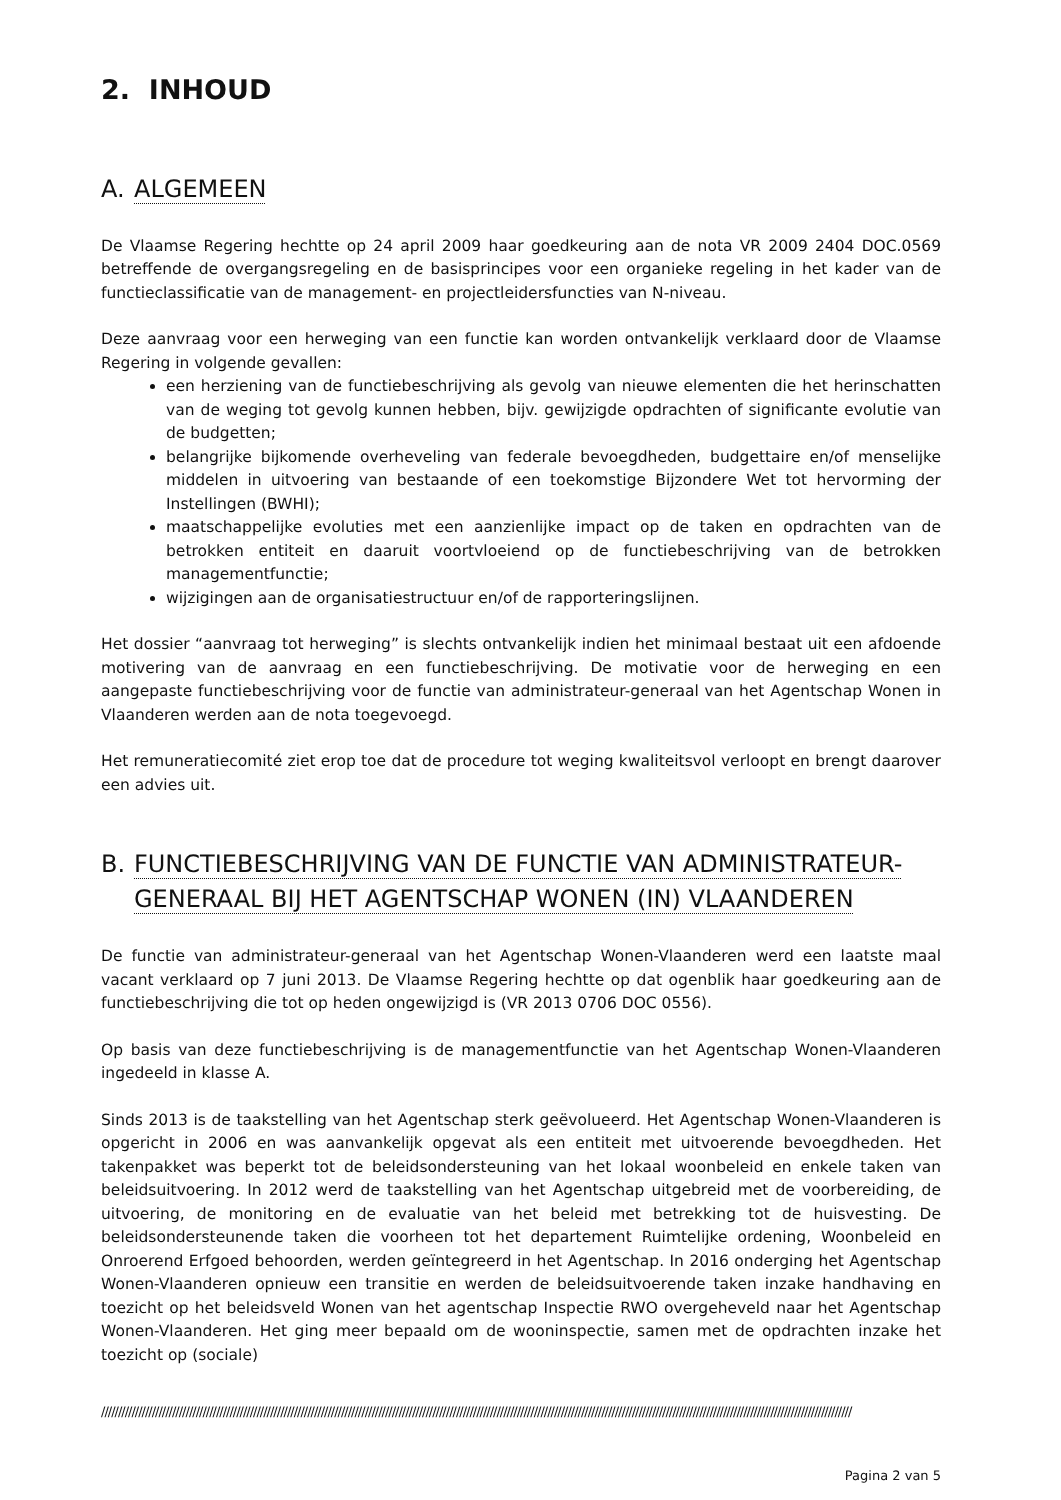2. INHOUD
A. ALGEMEEN
De Vlaamse Regering hechtte op 24 april 2009 haar goedkeuring aan de nota VR 2009 2404 DOC.0569 betreffende de overgangsregeling en de basisprincipes voor een organieke regeling in het kader van de functieclassificatie van de management- en projectleidersfuncties van N-niveau.
Deze aanvraag voor een herweging van een functie kan worden ontvankelijk verklaard door de Vlaamse Regering in volgende gevallen:
een herziening van de functiebeschrijving als gevolg van nieuwe elementen die het herinschatten van de weging tot gevolg kunnen hebben, bijv. gewijzigde opdrachten of significante evolutie van de budgetten;
belangrijke bijkomende overheveling van federale bevoegdheden, budgettaire en/of menselijke middelen in uitvoering van bestaande of een toekomstige Bijzondere Wet tot hervorming der Instellingen (BWHI);
maatschappelijke evoluties met een aanzienlijke impact op de taken en opdrachten van de betrokken entiteit en daaruit voortvloeiend op de functiebeschrijving van de betrokken managementfunctie;
wijzigingen aan de organisatiestructuur en/of de rapporteringslijnen.
Het dossier “aanvraag tot herweging” is slechts ontvankelijk indien het minimaal bestaat uit een afdoende motivering van de aanvraag en een functiebeschrijving. De motivatie voor de herweging en een aangepaste functiebeschrijving voor de functie van administrateur-generaal van het Agentschap Wonen in Vlaanderen werden aan de nota toegevoegd.
Het remuneratiecomité ziet erop toe dat de procedure tot weging kwaliteitsvol verloopt en brengt daarover een advies uit.
B. FUNCTIEBESCHRIJVING VAN DE FUNCTIE VAN ADMINISTRATEUR-GENERAAL BIJ HET AGENTSCHAP WONEN (IN) VLAANDEREN
De functie van administrateur-generaal van het Agentschap Wonen-Vlaanderen werd een laatste maal vacant verklaard op 7 juni 2013. De Vlaamse Regering hechtte op dat ogenblik haar goedkeuring aan de functiebeschrijving die tot op heden ongewijzigd is (VR 2013 0706 DOC 0556).
Op basis van deze functiebeschrijving is de managementfunctie van het Agentschap Wonen-Vlaanderen ingedeeld in klasse A.
Sinds 2013 is de taakstelling van het Agentschap sterk geëvolueerd. Het Agentschap Wonen-Vlaanderen is opgericht in 2006 en was aanvankelijk opgevat als een entiteit met uitvoerende bevoegdheden. Het takenpakket was beperkt tot de beleidsondersteuning van het lokaal woonbeleid en enkele taken van beleidsuitvoering. In 2012 werd de taakstelling van het Agentschap uitgebreid met de voorbereiding, de uitvoering, de monitoring en de evaluatie van het beleid met betrekking tot de huisvesting. De beleidsondersteunende taken die voorheen tot het departement Ruimtelijke ordening, Woonbeleid en Onroerend Erfgoed behoorden, werden geïntegreerd in het Agentschap. In 2016 onderging het Agentschap Wonen-Vlaanderen opnieuw een transitie en werden de beleidsuitvoerende taken inzake handhaving en toezicht op het beleidsveld Wonen van het agentschap Inspectie RWO overgeheveld naar het Agentschap Wonen-Vlaanderen. Het ging meer bepaald om de wooninspectie, samen met de opdrachten inzake het toezicht op (sociale)
//////////////////////////////////////////////////////////////////////////////////////////////////////////////////////////////////////////////////////////////////////////////////////////////////////////////////////////////
Pagina 2 van 5